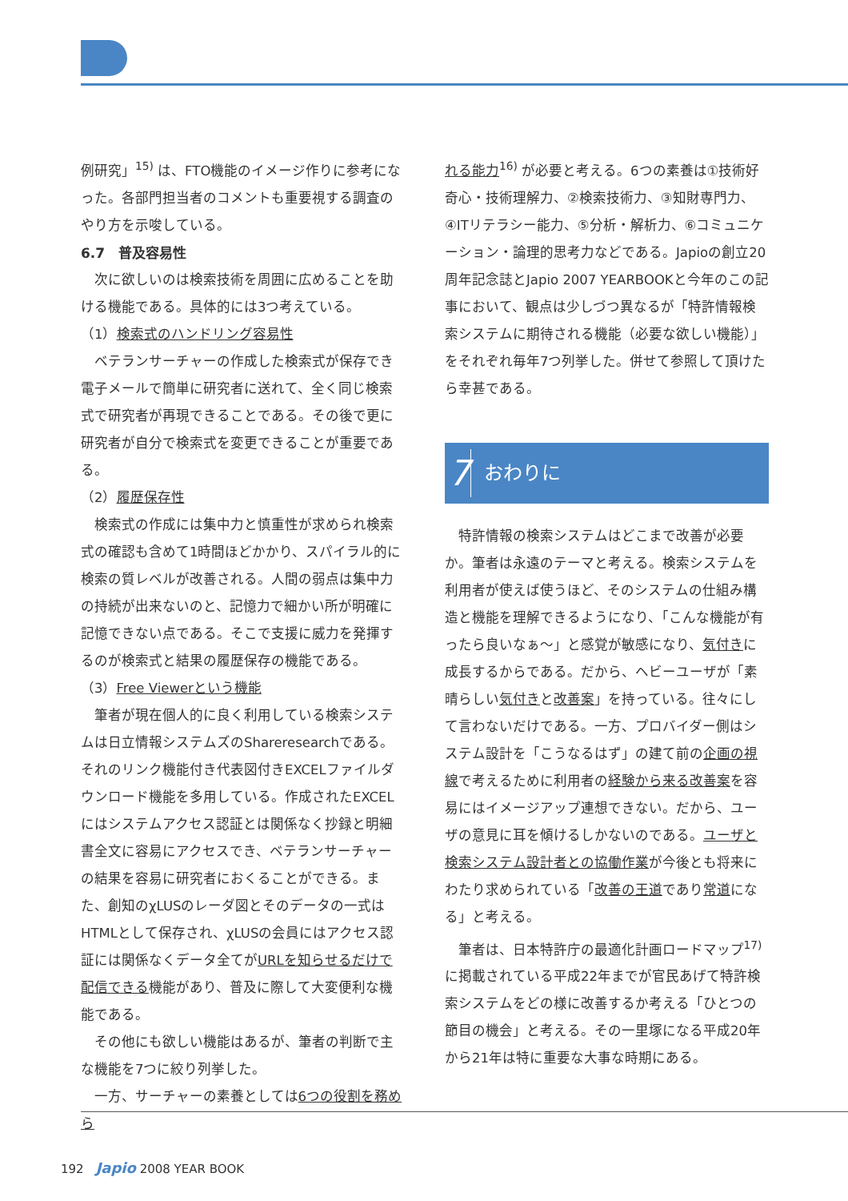例研究」<sup>15)</sup> は、FTO機能のイメージ作りに参考になった。各部門担当者のコメントも重要視する調査のやり方を示唆している。
6.7　普及容易性
次に欲しいのは検索技術を周囲に広めることを助ける機能である。具体的には3つ考えている。
（1）検索式のハンドリング容易性
ベテランサーチャーの作成した検索式が保存でき電子メールで簡単に研究者に送れて、全く同じ検索式で研究者が再現できることである。その後で更に研究者が自分で検索式を変更できることが重要である。
（2）履歴保存性
検索式の作成には集中力と慎重性が求められ検索式の確認も含めて1時間ほどかかり、スパイラル的に検索の質レベルが改善される。人間の弱点は集中力の持続が出来ないのと、記憶力で細かい所が明確に記憶できない点である。そこで支援に威力を発揮するのが検索式と結果の履歴保存の機能である。
（3）Free Viewerという機能
筆者が現在個人的に良く利用している検索システムは日立情報システムズのShareresearchである。それのリンク機能付き代表図付きEXCELファイルダウンロード機能を多用している。作成されたEXCELにはシステムアクセス認証とは関係なく抄録と明細書全文に容易にアクセスでき、ベテランサーチャーの結果を容易に研究者におくることができる。また、創知のχLUSのレーダ図とそのデータの一式はHTMLとして保存され、χLUSの会員にはアクセス認証には関係なくデータ全てがURLを知らせるだけで配信できる機能があり、普及に際して大変便利な機能である。
その他にも欲しい機能はあるが、筆者の判断で主な機能を7つに絞り列挙した。
一方、サーチャーの素養としては6つの役割を務めら
れる能力<sup>16)</sup> が必要と考える。6つの素養は①技術好奇心・技術理解力、②検索技術力、③知財専門力、④ITリテラシー能力、⑤分析・解析力、⑥コミュニケーション・論理的思考力などである。Japioの創立20周年記念誌とJapio 2007 YEARBOOKと今年のこの記事において、観点は少しづつ異なるが「特許情報検索システムに期待される機能（必要な欲しい機能）」をそれぞれ毎年7つ列挙した。併せて参照して頂けたら幸甚である。
7 おわりに
特許情報の検索システムはどこまで改善が必要か。筆者は永遠のテーマと考える。検索システムを利用者が使えば使うほど、そのシステムの仕組み構造と機能を理解できるようになり、「こんな機能が有ったら良いなぁ～」と感覚が敏感になり、気付きに成長するからである。だから、ヘビーユーザが「素晴らしい気付きと改善案」を持っている。往々にして言わないだけである。一方、プロバイダー側はシステム設計を「こうなるはず」の建て前の企画の視線で考えるために利用者の経験から来る改善案を容易にはイメージアップ連想できない。だから、ユーザの意見に耳を傾けるしかないのである。ユーザと検索システム設計者との協働作業が今後とも将来にわたり求められている「改善の王道であり常道になる」と考える。
筆者は、日本特許庁の最適化計画ロードマップ<sup>17)</sup> に掲載されている平成22年までが官民あげて特許検索システムをどの様に改善するか考える「ひとつの節目の機会」と考える。その一里塚になる平成20年から21年は特に重要な大事な時期にある。
192　Japio 2008 YEAR BOOK